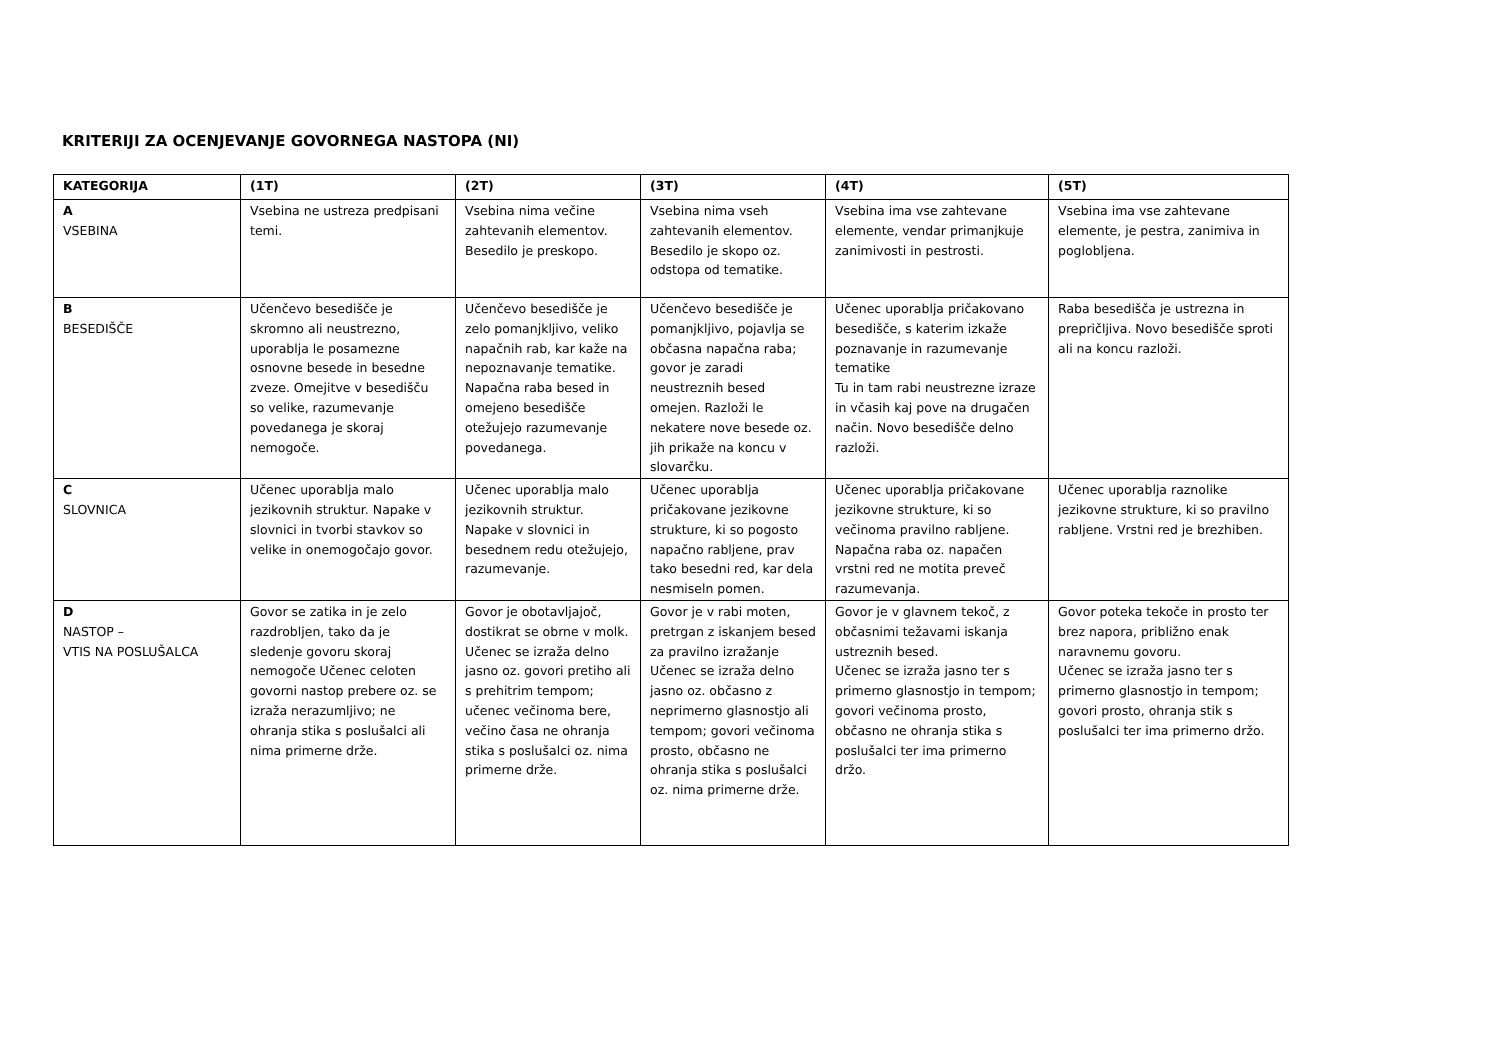KRITERIJI ZA OCENJEVANJE GOVORNEGA NASTOPA (NI)
| KATEGORIJA | (1T) | (2T) | (3T) | (4T) | (5T) |
| --- | --- | --- | --- | --- | --- |
| A VSEBINA | Vsebina ne ustreza predpisani temi. | Vsebina nima večine zahtevanih elementov. Besedilo je preskopo. | Vsebina nima vseh zahtevanih elementov. Besedilo je skopo oz. odstopa od tematike. | Vsebina ima vse zahtevane elemente, vendar primanjkuje zanimivosti in pestrosti. | Vsebina ima vse zahtevane elemente, je pestra, zanimiva in poglobljena. |
| B BESEDIŠČE | Učenčevo besedišče je skromno ali neustrezno, uporablja le posamezne osnovne besede in besedne zveze. Omejitve v besedišču so velike, razumevanje povedanega je skoraj nemogoče. | Učenčevo besedišče je zelo pomanjkljivo, veliko napačnih rab, kar kaže na nepoznavanje tematike. Napačna raba besed in omejeno besedišče otežujejo razumevanje povedanega. | Učenčevo besedišče je pomanjkljivo, pojavlja se občasna napačna raba; govor je zaradi neustreznih besed omejen. Razloži le nekatere nove besede oz. jih prikaže na koncu v slovarčku. | Učenec uporablja pričakovano besedišče, s katerim izkaže poznavanje in razumevanje tematike Tu in tam rabi neustrezne izraze in včasih kaj pove na drugačen način. Novo besedišče delno razloži. | Raba besedišča je ustrezna in prepričljiva. Novo besedišče sproti ali na koncu razloži. |
| C SLOVNICA | Učenec uporablja malo jezikovnih struktur. Napake v slovnici in tvorbi stavkov so velike in onemogočajo govor. | Učenec uporablja malo jezikovnih struktur. Napake v slovnici in besednem redu otežujejo, razumevanje. | Učenec uporablja pričakovane jezikovne strukture, ki so pogosto napačno rabljene, prav tako besedni red, kar dela nesmiseln pomen. | Učenec uporablja pričakovane jezikovne strukture, ki so večinoma pravilno rabljene. Napačna raba oz. napačen vrstni red ne motita preveč razumevanja. | Učenec uporablja raznolike jezikovne strukture, ki so pravilno rabljene. Vrstni red je brezhiben. |
| D NASTOP – VTIS NA POSLUŠALCA | Govor se zatika in je zelo razdrobljen, tako da je sledenje govoru skoraj nemogoče Učenec celoten govorni nastop prebere oz. se izraža nerazumljivo; ne ohranja stika s poslušalci ali nima primerne drže. | Govor je obotavljajoč, dostikrat se obrne v molk. Učenec se izraža delno jasno oz. govori pretiho ali s prehitrim tempom; učenec večinoma bere, večino časa ne ohranja stika s poslušalci oz. nima primerne drže. | Govor je v rabi moten, pretrgan z iskanjem besed za pravilno izražanje Učenec se izraža delno jasno oz. občasno z neprimerno glasnostjo ali tempom; govori večinoma prosto, občasno ne ohranja stika s poslušalci oz. nima primerne drže. | Govor je v glavnem tekoč, z občasnimi težavami iskanja ustreznih besed. Učenec se izraža jasno ter s primerno glasnostjo in tempom; govori večinoma prosto, občasno ne ohranja stika s poslušalci ter ima primerno držo. | Govor poteka tekoče in prosto ter brez napora, približno enak naravnemu govoru. Učenec se izraža jasno ter s primerno glasnostjo in tempom; govori prosto, ohranja stik s poslušalci ter ima primerno držo. |